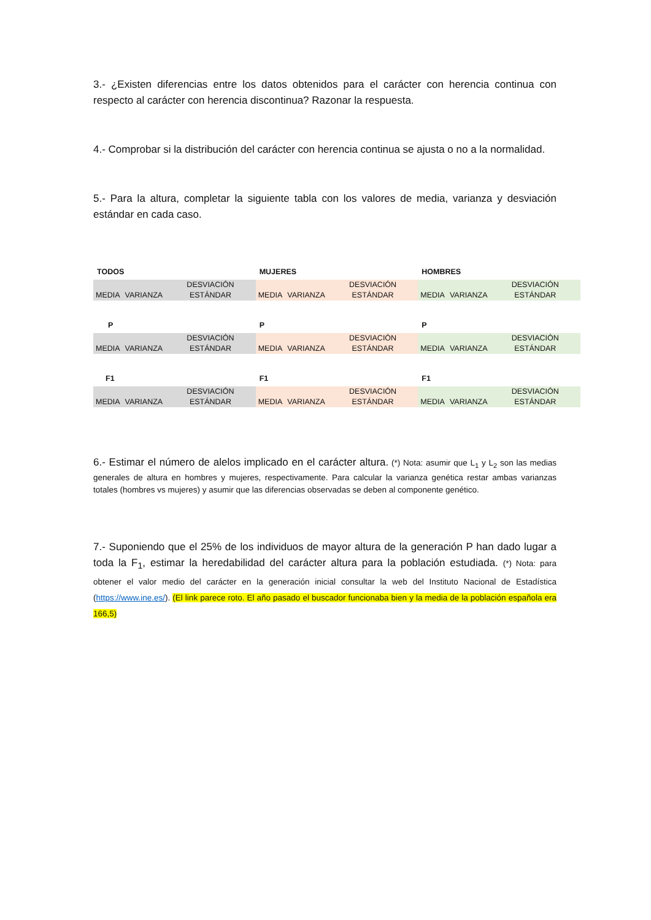3.- ¿Existen diferencias entre los datos obtenidos para el carácter con herencia continua con respecto al carácter con herencia discontinua? Razonar la respuesta.
4.- Comprobar si la distribución del carácter con herencia continua se ajusta o no a la normalidad.
5.- Para la altura, completar la siguiente tabla con los valores de media, varianza y desviación estándar en cada caso.
| TODOS | | | MUJERES | | | HOMBRES | | |
| MEDIA | VARIANZA | DESVIACIÓN ESTÁNDAR | MEDIA | VARIANZA | DESVIACIÓN ESTÁNDAR | MEDIA | VARIANZA | DESVIACIÓN ESTÁNDAR |
| P | | | P | | | P | | |
| MEDIA | VARIANZA | DESVIACIÓN ESTÁNDAR | MEDIA | VARIANZA | DESVIACIÓN ESTÁNDAR | MEDIA | VARIANZA | DESVIACIÓN ESTÁNDAR |
| F1 | | | F1 | | | F1 | | |
| MEDIA | VARIANZA | DESVIACIÓN ESTÁNDAR | MEDIA | VARIANZA | DESVIACIÓN ESTÁNDAR | MEDIA | VARIANZA | DESVIACIÓN ESTÁNDAR |
6.- Estimar el número de alelos implicado en el carácter altura. (*) Nota: asumir que L<sub>1</sub> y L<sub>2</sub> son las medias generales de altura en hombres y mujeres, respectivamente. Para calcular la varianza genética restar ambas varianzas totales (hombres vs mujeres) y asumir que las diferencias observadas se deben al componente genético.
7.- Suponiendo que el 25% de los individuos de mayor altura de la generación P han dado lugar a toda la F<sub>1</sub>, estimar la heredabilidad del carácter altura para la población estudiada. (*) Nota: para obtener el valor medio del carácter en la generación inicial consultar la web del Instituto Nacional de Estadística (https://www.ine.es/). (El link parece roto. El año pasado el buscador funcionaba bien y la media de la población española era 166,5)